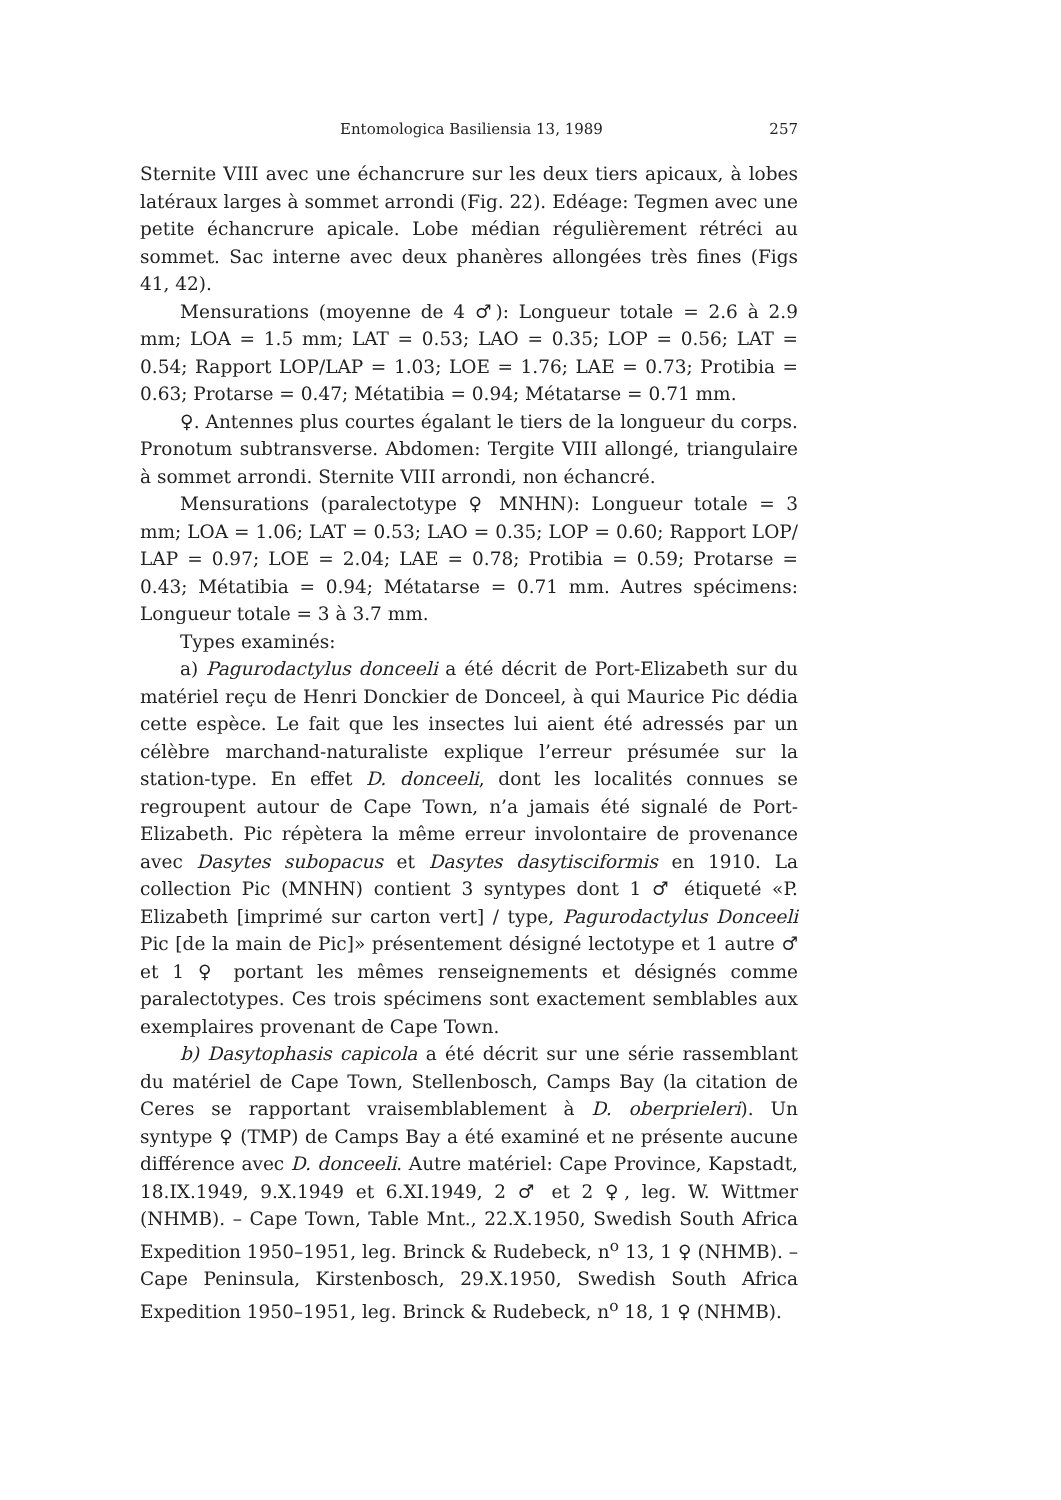Entomologica Basiliensia 13, 1989 257
Sternite VIII avec une échancrure sur les deux tiers apicaux, à lobes latéraux larges à sommet arrondi (Fig. 22). Edéage: Tegmen avec une petite échancrure apicale. Lobe médian régulièrement rétréci au sommet. Sac interne avec deux phanères allongées très fines (Figs 41, 42).
Mensurations (moyenne de 4 ♂): Longueur totale = 2.6 à 2.9 mm; LOA = 1.5 mm; LAT = 0.53; LAO = 0.35; LOP = 0.56; LAT = 0.54; Rapport LOP/LAP = 1.03; LOE = 1.76; LAE = 0.73; Protibia = 0.63; Protarse = 0.47; Métatibia = 0.94; Métatarse = 0.71 mm.
♀. Antennes plus courtes égalant le tiers de la longueur du corps. Pronotum subtransverse. Abdomen: Tergite VIII allongé, triangulaire à sommet arrondi. Sternite VIII arrondi, non échancré.
Mensurations (paralectotype ♀ MNHN): Longueur totale = 3 mm; LOA = 1.06; LAT = 0.53; LAO = 0.35; LOP = 0.60; Rapport LOP/ LAP = 0.97; LOE = 2.04; LAE = 0.78; Protibia = 0.59; Protarse = 0.43; Métatibia = 0.94; Métatarse = 0.71 mm. Autres spécimens: Longueur totale = 3 à 3.7 mm.
Types examinés:
a) Pagurodactylus donceeli a été décrit de Port-Elizabeth sur du matériel reçu de Henri Donckier de Donceel, à qui Maurice Pic dédia cette espèce. Le fait que les insectes lui aient été adressés par un célèbre marchand-naturaliste explique l’erreur présumée sur la station-type. En effet D. donceeli, dont les localités connues se regroupent autour de Cape Town, n’a jamais été signalé de Port-Elizabeth. Pic répètera la même erreur involontaire de provenance avec Dasytes subopacus et Dasytes dasytisciformis en 1910. La collection Pic (MNHN) contient 3 syntypes dont 1 ♂ étiqueté «P. Elizabeth [imprimé sur carton vert] / type, Pagurodactylus Donceeli Pic [de la main de Pic]» présentement désigné lectotype et 1 autre ♂ et 1 ♀ portant les mêmes renseignements et désignés comme paralectotypes. Ces trois spécimens sont exactement semblables aux exemplaires provenant de Cape Town.
b) Dasytophasis capicola a été décrit sur une série rassemblant du matériel de Cape Town, Stellenbosch, Camps Bay (la citation de Ceres se rapportant vraisemblablement à D. oberprieleri). Un syntype ♀ (TMP) de Camps Bay a été examiné et ne présente aucune différence avec D. donceeli. Autre matériel: Cape Province, Kapstadt, 18.IX.1949, 9.X.1949 et 6.XI.1949, 2 ♂ et 2 ♀, leg. W. Wittmer (NHMB). – Cape Town, Table Mnt., 22.X.1950, Swedish South Africa Expedition 1950–1951, leg. Brinck & Rudebeck, n<sup>o</sup> 13, 1 ♀ (NHMB). – Cape Peninsula, Kirstenbosch, 29.X.1950, Swedish South Africa Expedition 1950–1951, leg. Brinck & Rudebeck, n<sup>o</sup> 18, 1 ♀ (NHMB).